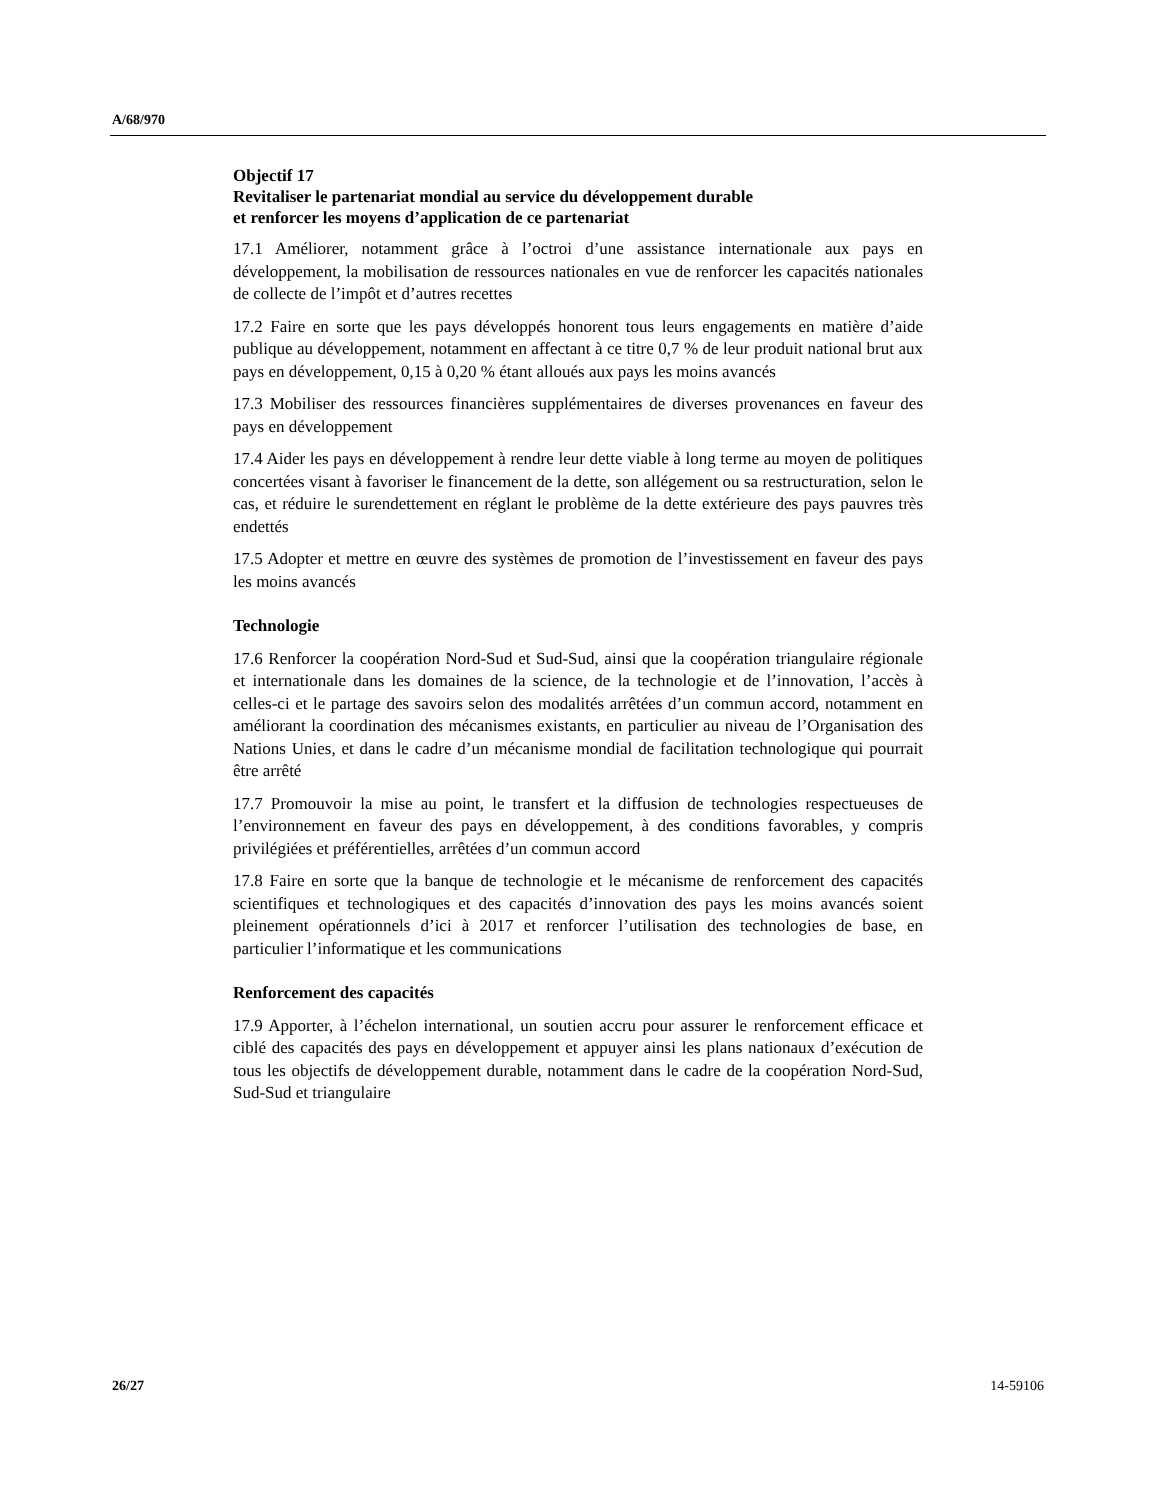A/68/970
Objectif 17
Revitaliser le partenariat mondial au service du développement durable
et renforcer les moyens d’application de ce partenariat
17.1 Améliorer, notamment grâce à l’octroi d’une assistance internationale aux pays en développement, la mobilisation de ressources nationales en vue de renforcer les capacités nationales de collecte de l’impôt et d’autres recettes
17.2 Faire en sorte que les pays développés honorent tous leurs engagements en matière d’aide publique au développement, notamment en affectant à ce titre 0,7 % de leur produit national brut aux pays en développement, 0,15 à 0,20 % étant alloués aux pays les moins avancés
17.3 Mobiliser des ressources financières supplémentaires de diverses provenances en faveur des pays en développement
17.4 Aider les pays en développement à rendre leur dette viable à long terme au moyen de politiques concertées visant à favoriser le financement de la dette, son allégement ou sa restructuration, selon le cas, et réduire le surendettement en réglant le problème de la dette extérieure des pays pauvres très endettés
17.5 Adopter et mettre en œuvre des systèmes de promotion de l’investissement en faveur des pays les moins avancés
Technologie
17.6 Renforcer la coopération Nord-Sud et Sud-Sud, ainsi que la coopération triangulaire régionale et internationale dans les domaines de la science, de la technologie et de l’innovation, l’accès à celles-ci et le partage des savoirs selon des modalités arrêtées d’un commun accord, notamment en améliorant la coordination des mécanismes existants, en particulier au niveau de l’Organisation des Nations Unies, et dans le cadre d’un mécanisme mondial de facilitation technologique qui pourrait être arrêté
17.7 Promouvoir la mise au point, le transfert et la diffusion de technologies respectueuses de l’environnement en faveur des pays en développement, à des conditions favorables, y compris privilégiées et préférentielles, arrêtées d’un commun accord
17.8 Faire en sorte que la banque de technologie et le mécanisme de renforcement des capacités scientifiques et technologiques et des capacités d’innovation des pays les moins avancés soient pleinement opérationnels d’ici à 2017 et renforcer l’utilisation des technologies de base, en particulier l’informatique et les communications
Renforcement des capacités
17.9 Apporter, à l’échelon international, un soutien accru pour assurer le renforcement efficace et ciblé des capacités des pays en développement et appuyer ainsi les plans nationaux d’exécution de tous les objectifs de développement durable, notamment dans le cadre de la coopération Nord-Sud, Sud-Sud et triangulaire
26/27 14-59106